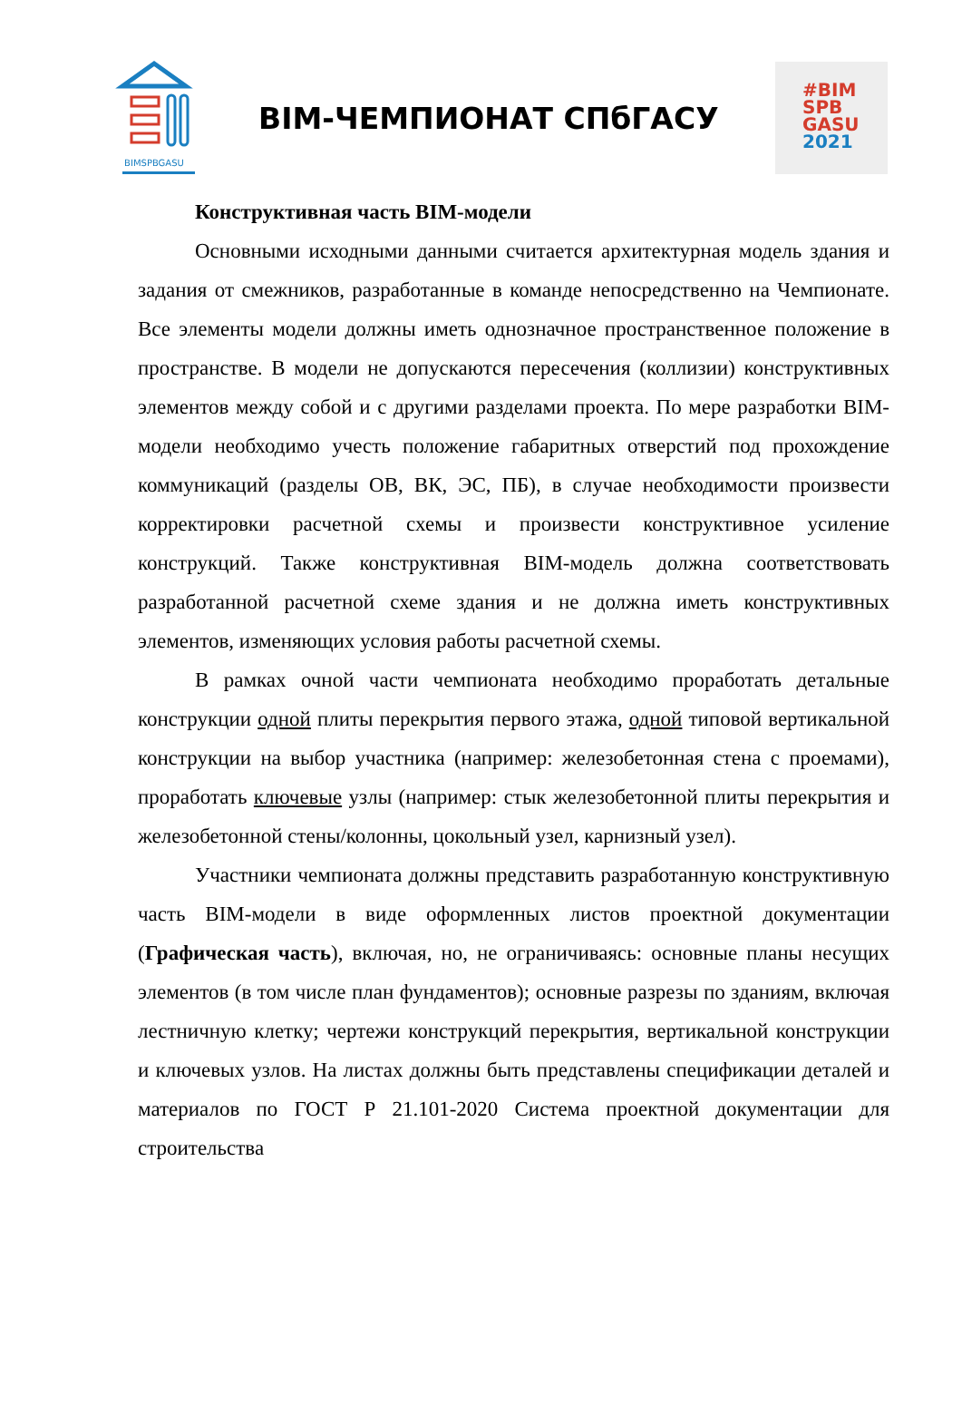BIMSPBGASU
BIM-ЧЕМПИОНАТ СПбГАСУ
#BIM
SPB
GASU
2021
Конструктивная часть BIM-модели
Основными исходными данными считается архитектурная модель здания и задания от смежников, разработанные в команде непосредственно на Чемпионате. Все элементы модели должны иметь однозначное пространственное положение в пространстве. В модели не допускаются пересечения (коллизии) конструктивных элементов между собой и с другими разделами проекта. По мере разработки BIM-модели необходимо учесть положение габаритных отверстий под прохождение коммуникаций (разделы ОВ, ВК, ЭС, ПБ), в случае необходимости произвести корректировки расчетной схемы и произвести конструктивное усиление конструкций. Также конструктивная BIM-модель должна соответствовать разработанной расчетной схеме здания и не должна иметь конструктивных элементов, изменяющих условия работы расчетной схемы.
В рамках очной части чемпионата необходимо проработать детальные конструкции одной плиты перекрытия первого этажа, одной типовой вертикальной конструкции на выбор участника (например: железобетонная стена с проемами), проработать ключевые узлы (например: стык железобетонной плиты перекрытия и железобетонной стены/колонны, цокольный узел, карнизный узел).
Участники чемпионата должны представить разработанную конструктивную часть BIM-модели в виде оформленных листов проектной документации (Графическая часть), включая, но, не ограничиваясь: основные планы несущих элементов (в том числе план фундаментов); основные разрезы по зданиям, включая лестничную клетку; чертежи конструкций перекрытия, вертикальной конструкции и ключевых узлов. На листах должны быть представлены спецификации деталей и материалов по ГОСТ Р 21.101-2020 Система проектной документации для строительства